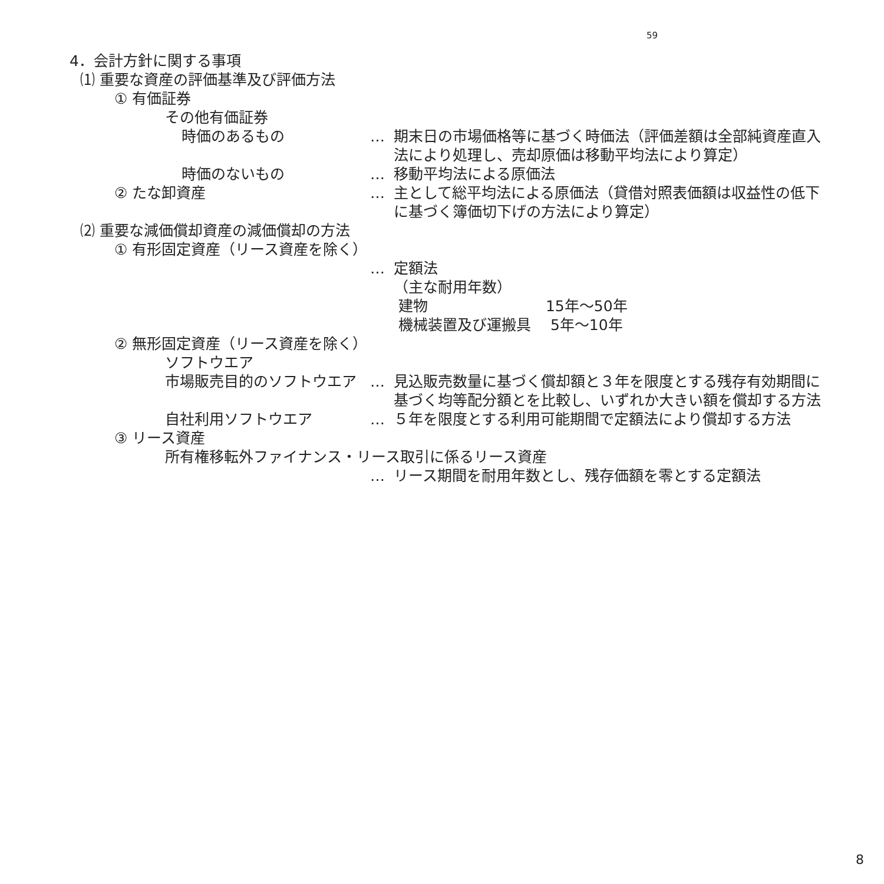59
4．会計方針に関する事項
⑴ 重要な資産の評価基準及び評価方法
① 有価証券
その他有価証券
時価のあるもの … 期末日の市場価格等に基づく時価法（評価差額は全部純資産直入法により処理し、売却原価は移動平均法により算定）
時価のないもの … 移動平均法による原価法
② たな卸資産 … 主として総平均法による原価法（貸借対照表価額は収益性の低下に基づく簿価切下げの方法により算定）
⑵ 重要な減価償却資産の減価償却の方法
① 有形固定資産（リース資産を除く）
… 定額法
（主な耐用年数）
建物　　　　　　　　15年～50年
機械装置及び運搬具　 5年～10年
② 無形固定資産（リース資産を除く）
ソフトウエア
市場販売目的のソフトウエア … 見込販売数量に基づく償却額と３年を限度とする残存有効期間に基づく均等配分額とを比較し、いずれか大きい額を償却する方法
自社利用ソフトウエア … ５年を限度とする利用可能期間で定額法により償却する方法
③ リース資産
所有権移転外ファイナンス・リース取引に係るリース資産
… リース期間を耐用年数とし、残存価額を零とする定額法
8